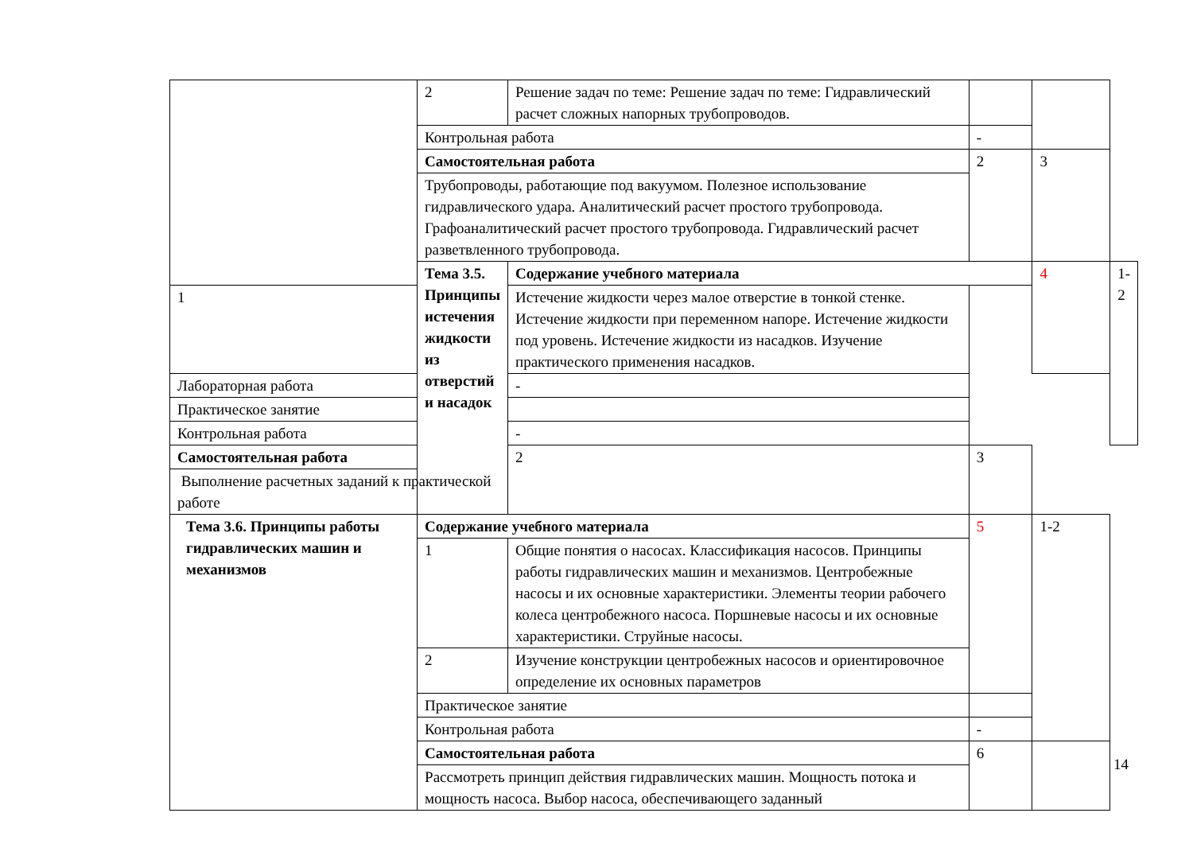| | 2 | Решение задач по теме: Решение задач по теме: Гидравлический расчет сложных напорных трубопроводов. | | | |
| | Контрольная работа | | - | | |
| | Самостоятельная работа | | 2 | 3 | |
| | Трубопроводы, работающие под вакуумом. Полезное использование гидравлического удара. Аналитический расчет простого трубопровода. Графоаналитический расчет простого трубопровода. Гидравлический расчет разветвленного трубопровода. | | | | |
| | Тема 3.5. Принципы истечения жидкости из отверстий и насадок | Содержание учебного материала | | 4 | 1-2 |
| 1 | | Истечение жидкости через малое отверстие в тонкой стенке. Истечение жидкости при переменном напоре. Истечение жидкости под уровень. Истечение жидкости из насадков. Изучение практического применения насадков. | | | |
| Лабораторная работа | | - | | | |
| Практическое занятие | | | | | |
| Контрольная работа | | - | | | |
| Самостоятельная работа | | 2 | 3 | | |
| Выполнение расчетных заданий к практической работе | | | | | |
| Тема 3.6. Принципы работы гидравлических машин и механизмов | Содержание учебного материала | | 5 | 1-2 | |
| | 1 | Общие понятия о насосах. Классификация насосов. Принципы работы гидравлических машин и механизмов. Центробежные насосы и их основные характеристики. Элементы теории рабочего колеса центробежного насоса. Поршневые насосы и их основные характеристики. Струйные насосы. | | | |
| | 2 | Изучение конструкции центробежных насосов и ориентировочное определение их основных параметров | | | |
| | Практическое занятие | | | | |
| | Контрольная работа | | - | | |
| | Самостоятельная работа | | 6 | | |
| | Рассмотреть принцип действия гидравлических машин. Мощность потока и мощность насоса. Выбор насоса, обеспечивающего заданный | | | | |
14